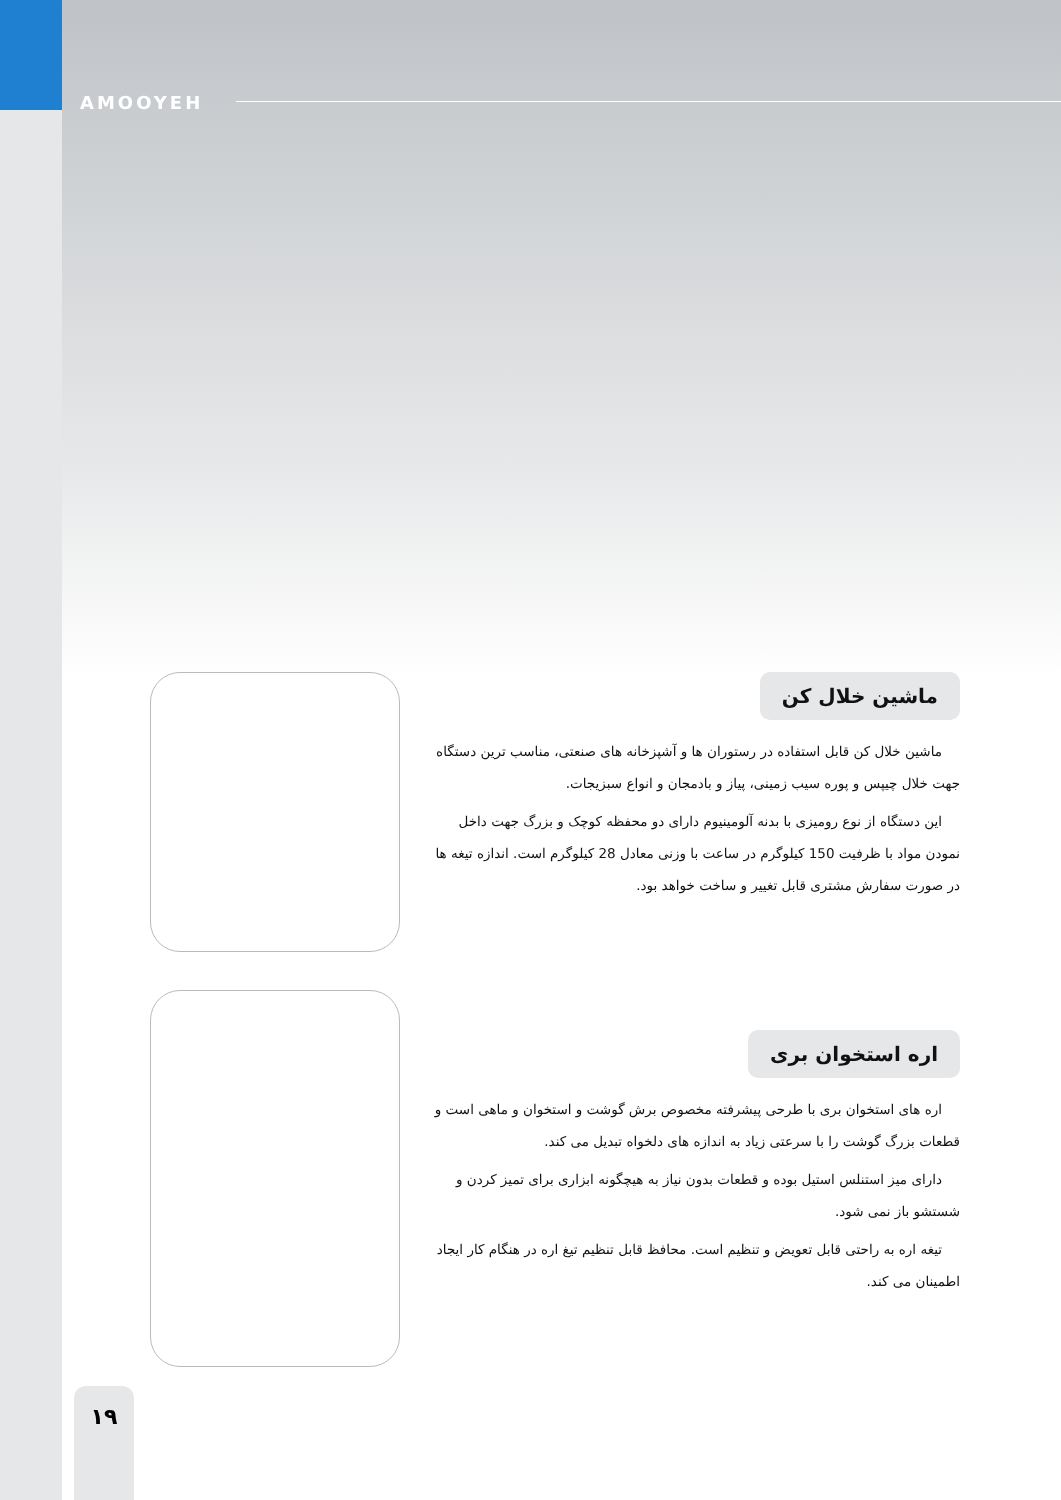AMOOYEH
ماشین خلال کن
ماشین خلال کن قابل استفاده در رستوران ها و آشپزخانه های صنعتی، مناسب ترین دستگاه جهت خلال چیپس و پوره سیب زمینی، پیاز و بادمجان و انواع سبزیجات.
این دستگاه از نوع رومیزی با بدنه آلومینیوم دارای دو محفظه کوچک و بزرگ جهت داخل نمودن مواد با ظرفیت 150 کیلوگرم در ساعت با وزنی معادل 28 کیلوگرم است. اندازه تیغه ها در صورت سفارش مشتری قابل تغییر و ساخت خواهد بود.
اره استخوان بری
اره های استخوان بری با طرحی پیشرفته مخصوص برش گوشت و استخوان و ماهی است و قطعات بزرگ گوشت را با سرعتی زیاد به اندازه های دلخواه تبدیل می کند.
دارای میز استنلس استیل بوده و قطعات بدون نیاز به هیچگونه ابزاری برای تمیز کردن و شستشو باز نمی شود.
تیغه اره به راحتی قابل تعویض و تنظیم است. محافظ قابل تنظیم تیغ اره در هنگام کار ایجاد اطمینان می کند.
۱۹